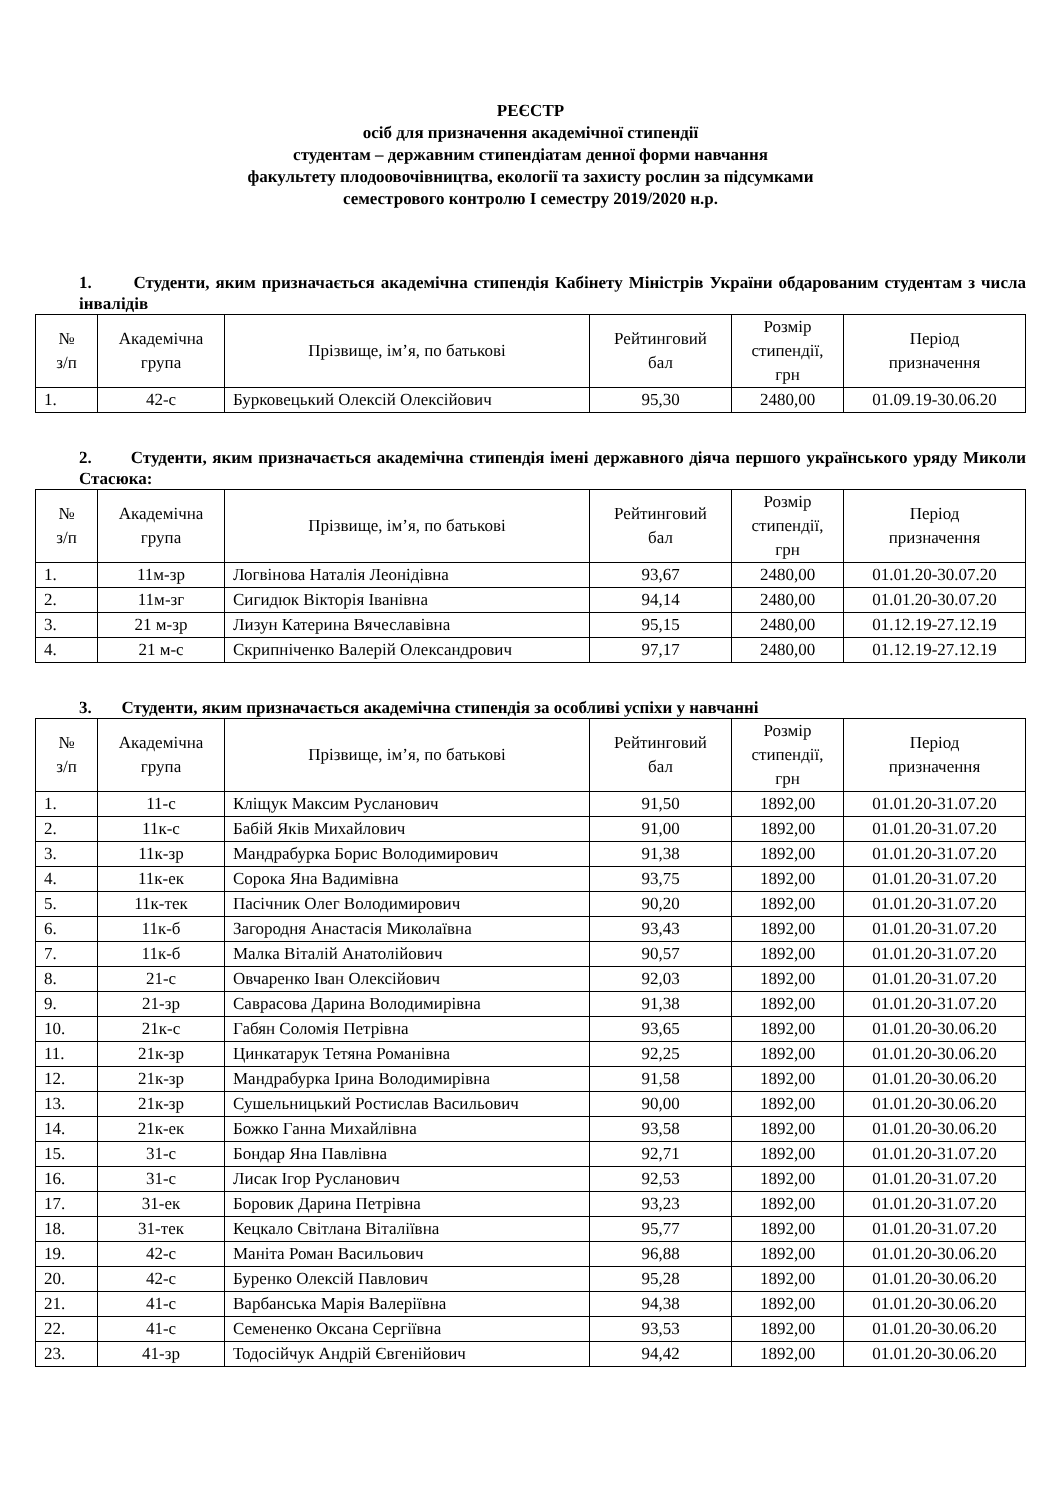РЕЄСТР
осіб для призначення академічної стипендії
студентам – державним стипендіатам денної форми навчання
факультету плодоовочівництва, екології та захисту рослин за підсумками
семестрового контролю І семестру 2019/2020 н.р.
1. Студенти, яким призначається академічна стипендія Кабінету Міністрів України обдарованим студентам з числа інвалідів
| № з/п | Академічна група | Прізвище, ім’я, по батькові | Рейтинговий бал | Розмір стипендії, грн | Період призначення |
| --- | --- | --- | --- | --- | --- |
| 1. | 42-с | Бурковецький Олексій Олексійович | 95,30 | 2480,00 | 01.09.19-30.06.20 |
2. Студенти, яким призначається академічна стипендія імені державного діяча першого українського уряду Миколи Стасюка:
| № з/п | Академічна група | Прізвище, ім’я, по батькові | Рейтинговий бал | Розмір стипендії, грн | Період призначення |
| --- | --- | --- | --- | --- | --- |
| 1. | 11м-зр | Логвінова Наталія Леонідівна | 93,67 | 2480,00 | 01.01.20-30.07.20 |
| 2. | 11м-зг | Сигидюк Вікторія Іванівна | 94,14 | 2480,00 | 01.01.20-30.07.20 |
| 3. | 21 м-зр | Лизун Катерина Вячеславівна | 95,15 | 2480,00 | 01.12.19-27.12.19 |
| 4. | 21 м-с | Скрипніченко Валерій Олександрович | 97,17 | 2480,00 | 01.12.19-27.12.19 |
3. Студенти, яким призначається академічна стипендія за особливі успіхи у навчанні
| № з/п | Академічна група | Прізвище, ім’я, по батькові | Рейтинговий бал | Розмір стипендії, грн | Період призначення |
| --- | --- | --- | --- | --- | --- |
| 1. | 11-с | Кліщук Максим Русланович | 91,50 | 1892,00 | 01.01.20-31.07.20 |
| 2. | 11к-с | Бабій Яків Михайлович | 91,00 | 1892,00 | 01.01.20-31.07.20 |
| 3. | 11к-зр | Мандрабурка Борис Володимирович | 91,38 | 1892,00 | 01.01.20-31.07.20 |
| 4. | 11к-ек | Сорока Яна Вадимівна | 93,75 | 1892,00 | 01.01.20-31.07.20 |
| 5. | 11к-тек | Пасічник Олег Володимирович | 90,20 | 1892,00 | 01.01.20-31.07.20 |
| 6. | 11к-б | Загородня Анастасія Миколаївна | 93,43 | 1892,00 | 01.01.20-31.07.20 |
| 7. | 11к-б | Малка Віталій Анатолійович | 90,57 | 1892,00 | 01.01.20-31.07.20 |
| 8. | 21-с | Овчаренко Іван Олексійович | 92,03 | 1892,00 | 01.01.20-31.07.20 |
| 9. | 21-зр | Саврасова Дарина Володимирівна | 91,38 | 1892,00 | 01.01.20-31.07.20 |
| 10. | 21к-с | Габян Соломія Петрівна | 93,65 | 1892,00 | 01.01.20-30.06.20 |
| 11. | 21к-зр | Цинкатарук Тетяна Романівна | 92,25 | 1892,00 | 01.01.20-30.06.20 |
| 12. | 21к-зр | Мандрабурка Ірина Володимирівна | 91,58 | 1892,00 | 01.01.20-30.06.20 |
| 13. | 21к-зр | Сушельницький Ростислав Васильович | 90,00 | 1892,00 | 01.01.20-30.06.20 |
| 14. | 21к-ек | Божко Ганна Михайлівна | 93,58 | 1892,00 | 01.01.20-30.06.20 |
| 15. | 31-с | Бондар Яна Павлівна | 92,71 | 1892,00 | 01.01.20-31.07.20 |
| 16. | 31-с | Лисак Ігор Русланович | 92,53 | 1892,00 | 01.01.20-31.07.20 |
| 17. | 31-ек | Боровик Дарина Петрівна | 93,23 | 1892,00 | 01.01.20-31.07.20 |
| 18. | 31-тек | Кецкало Світлана Віталіївна | 95,77 | 1892,00 | 01.01.20-31.07.20 |
| 19. | 42-с | Маніта Роман Васильович | 96,88 | 1892,00 | 01.01.20-30.06.20 |
| 20. | 42-с | Буренко Олексій Павлович | 95,28 | 1892,00 | 01.01.20-30.06.20 |
| 21. | 41-с | Варбанська Марія Валеріївна | 94,38 | 1892,00 | 01.01.20-30.06.20 |
| 22. | 41-с | Семененко Оксана Сергіївна | 93,53 | 1892,00 | 01.01.20-30.06.20 |
| 23. | 41-зр | Тодосійчук Андрій Євгенійович | 94,42 | 1892,00 | 01.01.20-30.06.20 |